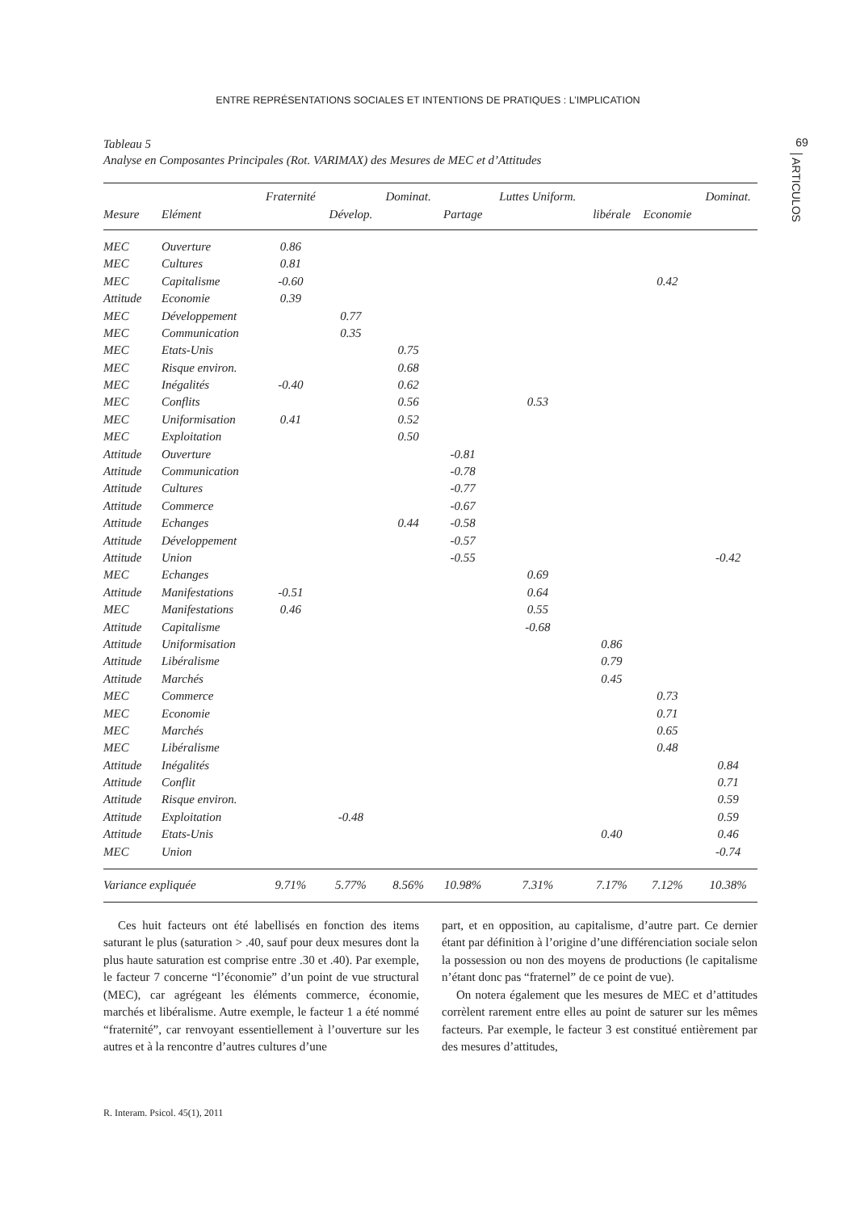ENTRE REPRÉSENTATIONS SOCIALES ET INTENTIONS DE PRATIQUES : L’IMPLICATION
69
ARTICULOS
Tableau 5
Analyse en Composantes Principales (Rot. VARIMAX) des Mesures de MEC et d’Attitudes
| | | Fraternité | | Dominat. | | Luttes Uniform. | | | Dominat. |
| --- | --- | --- | --- | --- | --- | --- | --- | --- | --- |
| Mesure | Elément | | Dévelop. | | Partage | | libérale | Economie | |
| MEC | Ouverture | 0.86 | | | | | | | |
| MEC | Cultures | 0.81 | | | | | | | |
| MEC | Capitalisme | -0.60 | | | | | | 0.42 | |
| Attitude | Economie | 0.39 | | | | | | | |
| MEC | Développement | | 0.77 | | | | | | |
| MEC | Communication | | 0.35 | | | | | | |
| MEC | Etats-Unis | | | 0.75 | | | | | |
| MEC | Risque environ. | | | 0.68 | | | | | |
| MEC | Inégalités | -0.40 | | 0.62 | | | | | |
| MEC | Conflits | | | 0.56 | | 0.53 | | | |
| MEC | Uniformisation | 0.41 | | 0.52 | | | | | |
| MEC | Exploitation | | | 0.50 | | | | | |
| Attitude | Ouverture | | | | -0.81 | | | | |
| Attitude | Communication | | | | -0.78 | | | | |
| Attitude | Cultures | | | | -0.77 | | | | |
| Attitude | Commerce | | | | -0.67 | | | | |
| Attitude | Echanges | | | 0.44 | -0.58 | | | | |
| Attitude | Développement | | | | -0.57 | | | | |
| Attitude | Union | | | | -0.55 | | | | -0.42 |
| MEC | Echanges | | | | | 0.69 | | | |
| Attitude | Manifestations | -0.51 | | | | 0.64 | | | |
| MEC | Manifestations | 0.46 | | | | 0.55 | | | |
| Attitude | Capitalisme | | | | | -0.68 | | | |
| Attitude | Uniformisation | | | | | | 0.86 | | |
| Attitude | Libéralisme | | | | | | 0.79 | | |
| Attitude | Marchés | | | | | | 0.45 | | |
| MEC | Commerce | | | | | | | 0.73 | |
| MEC | Economie | | | | | | | 0.71 | |
| MEC | Marchés | | | | | | | 0.65 | |
| MEC | Libéralisme | | | | | | | 0.48 | |
| Attitude | Inégalités | | | | | | | | 0.84 |
| Attitude | Conflit | | | | | | | | 0.71 |
| Attitude | Risque environ. | | | | | | | | 0.59 |
| Attitude | Exploitation | | -0.48 | | | | | | 0.59 |
| Attitude | Etats-Unis | | | | | | 0.40 | | 0.46 |
| MEC | Union | | | | | | | | -0.74 |
| Variance expliquée | | 9.71% | 5.77% | 8.56% | 10.98% | 7.31% | 7.17% | 7.12% | 10.38% |
Ces huit facteurs ont été labellisés en fonction des items saturant le plus (saturation > .40, sauf pour deux mesures dont la plus haute saturation est comprise entre .30 et .40). Par exemple, le facteur 7 concerne “l’économie” d’un point de vue structural (MEC), car agrégeant les éléments commerce, économie, marchés et libéralisme. Autre exemple, le facteur 1 a été nommé “fraternité”, car renvoyant essentiellement à l’ouverture sur les autres et à la rencontre d’autres cultures d’une
part, et en opposition, au capitalisme, d’autre part. Ce dernier étant par définition à l’origine d’une différenciation sociale selon la possession ou non des moyens de productions (le capitalisme n’étant donc pas “fraternel” de ce point de vue).
On notera également que les mesures de MEC et d’attitudes corrèlent rarement entre elles au point de saturer sur les mêmes facteurs. Par exemple, le facteur 3 est constitué entièrement par des mesures d’attitudes,
R. Interam. Psicol. 45(1), 2011